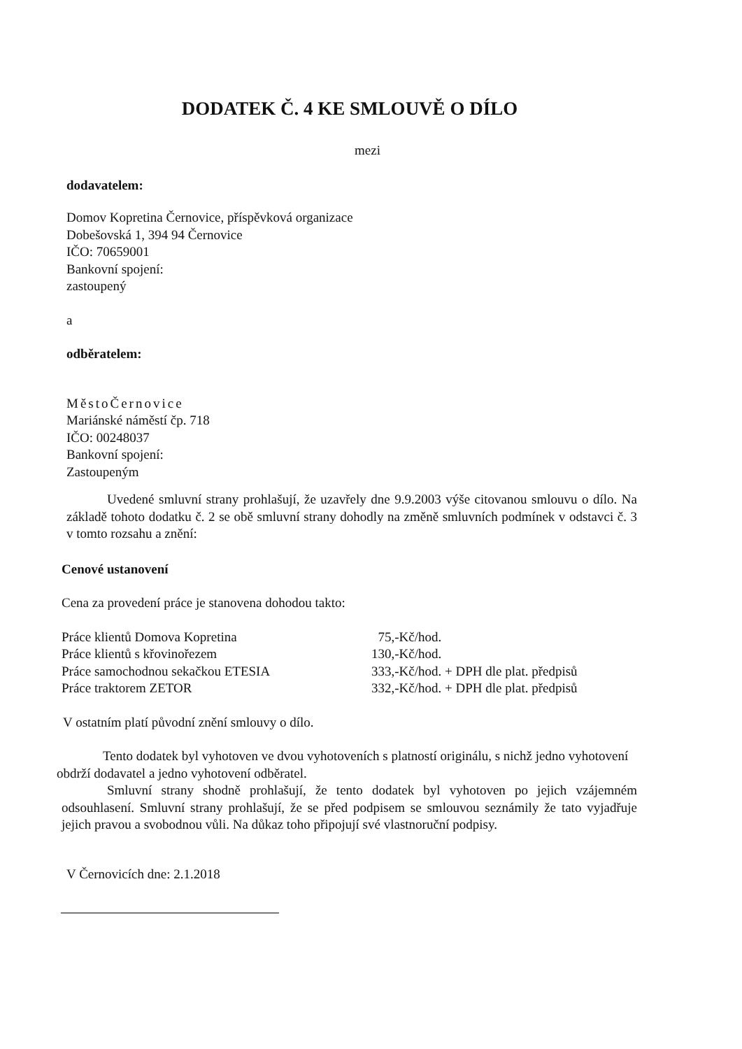DODATEK Č. 4 KE SMLOUVĚ O DÍLO
mezi
dodavatelem:
Domov Kopretina Černovice, příspěvková organizace
Dobešovská 1, 394 94 Černovice
IČO: 70659001
Bankovní spojení:
zastoupený
a
odběratelem:
MěstoČernovice
Mariánské náměstí čp. 718
IČO: 00248037
Bankovní spojení:
Zastoupeným
Uvedené smluvní strany prohlašují, že uzavřely dne 9.9.2003 výše citovanou smlouvu o dílo. Na základě tohoto dodatku č. 2 se obě smluvní strany dohodly na změně smluvních podmínek v odstavci č. 3 v tomto rozsahu a znění:
Cenové ustanovení
Cena za provedení práce je stanovena dohodou takto:
| Práce klientů Domova Kopretina | 75,-Kč/hod. |
| Práce klientů s křovinořezem | 130,-Kč/hod. |
| Práce samochodnou sekačkou ETESIA | 333,-Kč/hod. + DPH dle plat. předpisů |
| Práce traktorem ZETOR | 332,-Kč/hod. + DPH dle plat. předpisů |
V ostatním platí původní znění smlouvy o dílo.
Tento dodatek byl vyhotoven ve dvou vyhotoveních s platností originálu, s nichž jedno vyhotovení obdrží dodavatel a jedno vyhotovení odběratel.
Smluvní strany shodně prohlašují, že tento dodatek byl vyhotoven po jejich vzájemném odsouhlasení. Smluvní strany prohlašují, že se před podpisem se smlouvou seznámily že tato vyjadřuje jejich pravou a svobodnou vůli. Na důkaz toho připojují své vlastnoruční podpisy.
V Černovicích dne: 2.1.2018